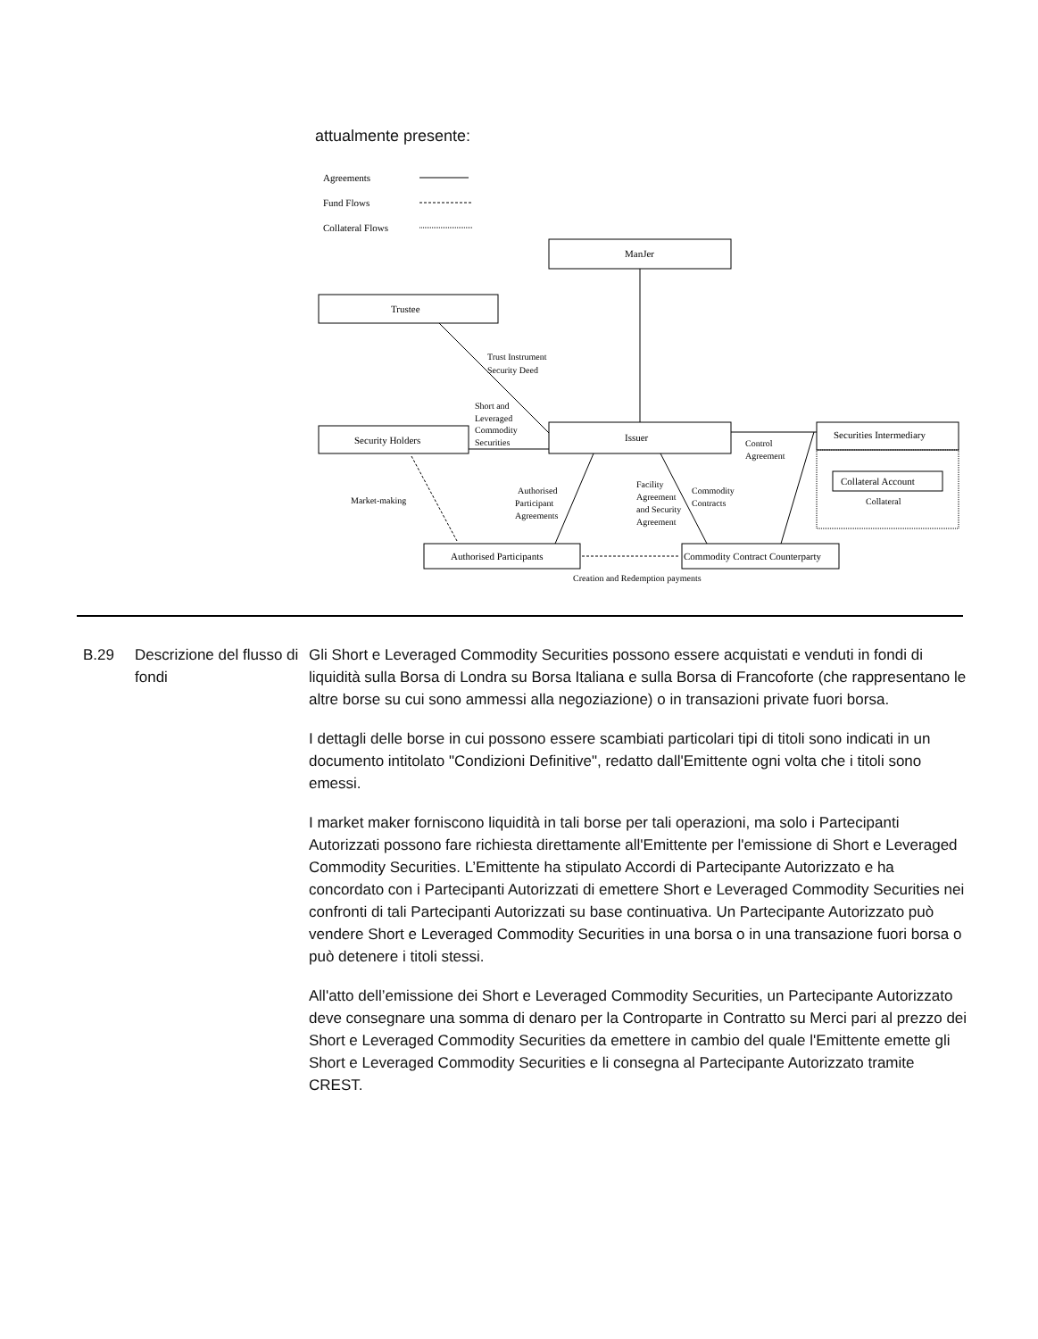attualmente presente:
Agreements
Fund Flows
Collateral Flows
ManJer
Trustee
Security Holders
Issuer
Securities Intermediary
Collateral Account
Authorised Participants
Commodity Contract Counterparty
Trust Instrument
Security Deed
Short and
Leveraged
Commodity
Securities
Control
Agreement
Market-making
Authorised
Participant
Agreements
Facility
Agreement
and Security
Agreement
Commodity
Contracts
Collateral
Creation and Redemption payments
B.29 Descrizione del flusso di fondi
Gli Short e Leveraged Commodity Securities possono essere acquistati e venduti in fondi di liquidità sulla Borsa di Londra su Borsa Italiana e sulla Borsa di Francoforte (che rappresentano le altre borse su cui sono ammessi alla negoziazione) o in transazioni private fuori borsa.
I dettagli delle borse in cui possono essere scambiati particolari tipi di titoli sono indicati in un documento intitolato "Condizioni Definitive", redatto dall'Emittente ogni volta che i titoli sono emessi.
I market maker forniscono liquidità in tali borse per tali operazioni, ma solo i Partecipanti Autorizzati possono fare richiesta direttamente all'Emittente per l'emissione di Short e Leveraged Commodity Securities. L’Emittente ha stipulato Accordi di Partecipante Autorizzato e ha concordato con i Partecipanti Autorizzati di emettere Short e Leveraged Commodity Securities nei confronti di tali Partecipanti Autorizzati su base continuativa. Un Partecipante Autorizzato può vendere Short e Leveraged Commodity Securities in una borsa o in una transazione fuori borsa o può detenere i titoli stessi.
All'atto dell’emissione dei Short e Leveraged Commodity Securities, un Partecipante Autorizzato deve consegnare una somma di denaro per la Controparte in Contratto su Merci pari al prezzo dei Short e Leveraged Commodity Securities da emettere in cambio del quale l'Emittente emette gli Short e Leveraged Commodity Securities e li consegna al Partecipante Autorizzato tramite CREST.